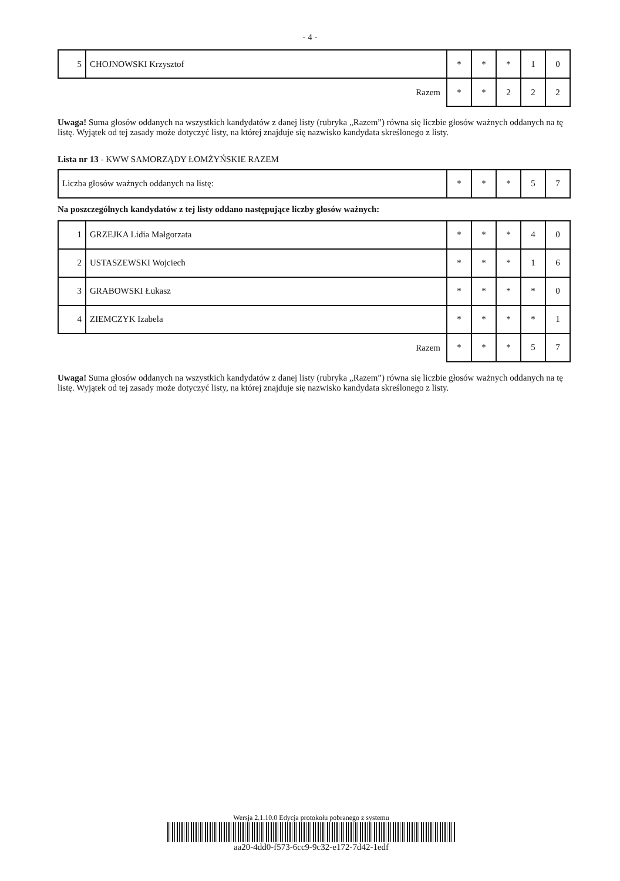- 4 -
| 5 | CHOJNOWSKI Krzysztof | * | * | * | 1 | 0 |
| Razem | | * | * | 2 | 2 | 2 |
Uwaga! Suma głosów oddanych na wszystkich kandydatów z danej listy (rubryka „Razem”) równa się liczbie głosów ważnych oddanych na tę listę. Wyjątek od tej zasady może dotyczyć listy, na której znajduje się nazwisko kandydata skreślonego z listy.
Lista nr 13 - KWW SAMORZĄDY ŁOMŻYŃSKIE RAZEM
| Liczba głosów ważnych oddanych na listę: | * | * | * | 5 | 7 |
Na poszczególnych kandydatów z tej listy oddano następujące liczby głosów ważnych:
| 1 | GRZEJKA Lidia Małgorzata | * | * | * | 4 | 0 |
| 2 | USTASZEWSKI Wojciech | * | * | * | 1 | 6 |
| 3 | GRABOWSKI Łukasz | * | * | * | * | 0 |
| 4 | ZIEMCZYK Izabela | * | * | * | * | 1 |
| Razem | | * | * | * | 5 | 7 |
Uwaga! Suma głosów oddanych na wszystkich kandydatów z danej listy (rubryka „Razem”) równa się liczbie głosów ważnych oddanych na tę listę. Wyjątek od tej zasady może dotyczyć listy, na której znajduje się nazwisko kandydata skreślonego z listy.
Wersja 2.1.10.0 Edycja protokołu pobranego z systemu
aa20-4dd0-f573-6cc9-9c32-e172-7d42-1edf